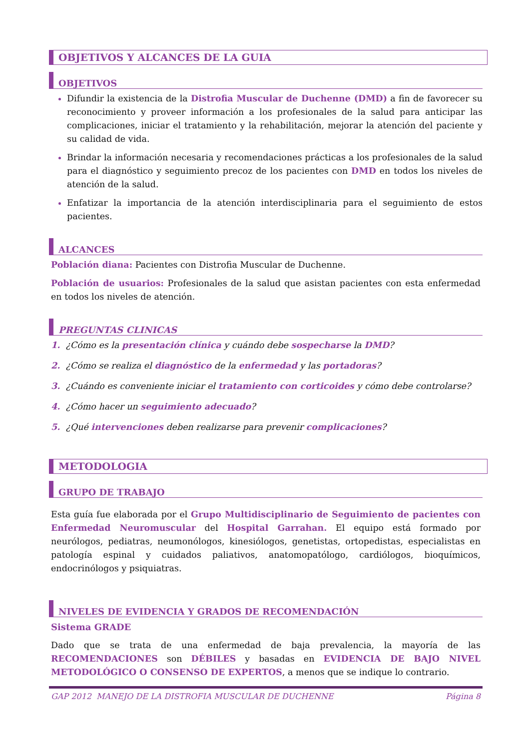OBJETIVOS Y ALCANCES DE LA GUIA
OBJETIVOS
Difundir la existencia de la Distrofia Muscular de Duchenne (DMD) a fin de favorecer su reconocimiento y proveer información a los profesionales de la salud para anticipar las complicaciones, iniciar el tratamiento y la rehabilitación, mejorar la atención del paciente y su calidad de vida.
Brindar la información necesaria y recomendaciones prácticas a los profesionales de la salud para el diagnóstico y seguimiento precoz de los pacientes con DMD en todos los niveles de atención de la salud.
Enfatizar la importancia de la atención interdisciplinaria para el seguimiento de estos pacientes.
ALCANCES
Población diana: Pacientes con Distrofia Muscular de Duchenne.
Población de usuarios: Profesionales de la salud que asistan pacientes con esta enfermedad en todos los niveles de atención.
PREGUNTAS CLINICAS
1. ¿Cómo es la presentación clínica y cuándo debe sospecharse la DMD?
2. ¿Cómo se realiza el diagnóstico de la enfermedad y las portadoras?
3. ¿Cuándo es conveniente iniciar el tratamiento con corticoides y cómo debe controlarse?
4. ¿Cómo hacer un seguimiento adecuado?
5. ¿Qué intervenciones deben realizarse para prevenir complicaciones?
METODOLOGIA
GRUPO DE TRABAJO
Esta guía fue elaborada por el Grupo Multidisciplinario de Seguimiento de pacientes con Enfermedad Neuromuscular del Hospital Garrahan. El equipo está formado por neurólogos, pediatras, neumonólogos, kinesiólogos, genetistas, ortopedistas, especialistas en patología espinal y cuidados paliativos, anatomopatólogo, cardiólogos, bioquímicos, endocrinólogos y psiquiatras.
NIVELES DE EVIDENCIA Y GRADOS DE RECOMENDACIÓN
Sistema GRADE
Dado que se trata de una enfermedad de baja prevalencia, la mayoría de las RECOMENDACIONES son DÉBILES y basadas en EVIDENCIA DE BAJO NIVEL METODOLÓGICO O CONSENSO DE EXPERTOS, a menos que se indique lo contrario.
GAP 2012 MANEJO DE LA DISTROFIA MUSCULAR DE DUCHENNE Página 8